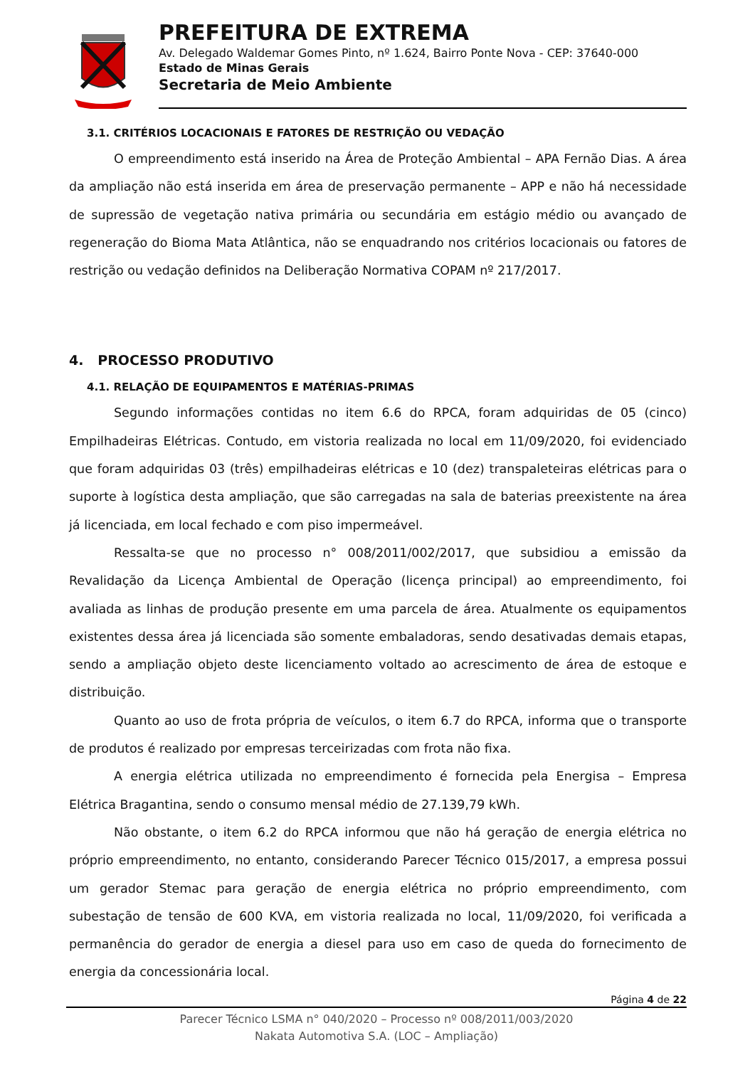PREFEITURA DE EXTREMA
Av. Delegado Waldemar Gomes Pinto, nº 1.624, Bairro Ponte Nova - CEP: 37640-000
Estado de Minas Gerais
Secretaria de Meio Ambiente
3.1. CRITÉRIOS LOCACIONAIS E FATORES DE RESTRIÇÃO OU VEDAÇÃO
O empreendimento está inserido na Área de Proteção Ambiental – APA Fernão Dias. A área da ampliação não está inserida em área de preservação permanente – APP e não há necessidade de supressão de vegetação nativa primária ou secundária em estágio médio ou avançado de regeneração do Bioma Mata Atlântica, não se enquadrando nos critérios locacionais ou fatores de restrição ou vedação definidos na Deliberação Normativa COPAM nº 217/2017.
4. PROCESSO PRODUTIVO
4.1. RELAÇÃO DE EQUIPAMENTOS E MATÉRIAS-PRIMAS
Segundo informações contidas no item 6.6 do RPCA, foram adquiridas de 05 (cinco) Empilhadeiras Elétricas. Contudo, em vistoria realizada no local em 11/09/2020, foi evidenciado que foram adquiridas 03 (três) empilhadeiras elétricas e 10 (dez) transpaleteiras elétricas para o suporte à logística desta ampliação, que são carregadas na sala de baterias preexistente na área já licenciada, em local fechado e com piso impermeável.
Ressalta-se que no processo n° 008/2011/002/2017, que subsidiou a emissão da Revalidação da Licença Ambiental de Operação (licença principal) ao empreendimento, foi avaliada as linhas de produção presente em uma parcela de área. Atualmente os equipamentos existentes dessa área já licenciada são somente embaladoras, sendo desativadas demais etapas, sendo a ampliação objeto deste licenciamento voltado ao acrescimento de área de estoque e distribuição.
Quanto ao uso de frota própria de veículos, o item 6.7 do RPCA, informa que o transporte de produtos é realizado por empresas terceirizadas com frota não fixa.
A energia elétrica utilizada no empreendimento é fornecida pela Energisa – Empresa Elétrica Bragantina, sendo o consumo mensal médio de 27.139,79 kWh.
Não obstante, o item 6.2 do RPCA informou que não há geração de energia elétrica no próprio empreendimento, no entanto, considerando Parecer Técnico 015/2017, a empresa possui um gerador Stemac para geração de energia elétrica no próprio empreendimento, com subestação de tensão de 600 KVA, em vistoria realizada no local, 11/09/2020, foi verificada a permanência do gerador de energia a diesel para uso em caso de queda do fornecimento de energia da concessionária local.
Página 4 de 22
Parecer Técnico LSMA n° 040/2020 – Processo nº 008/2011/003/2020
Nakata Automotiva S.A. (LOC – Ampliação)